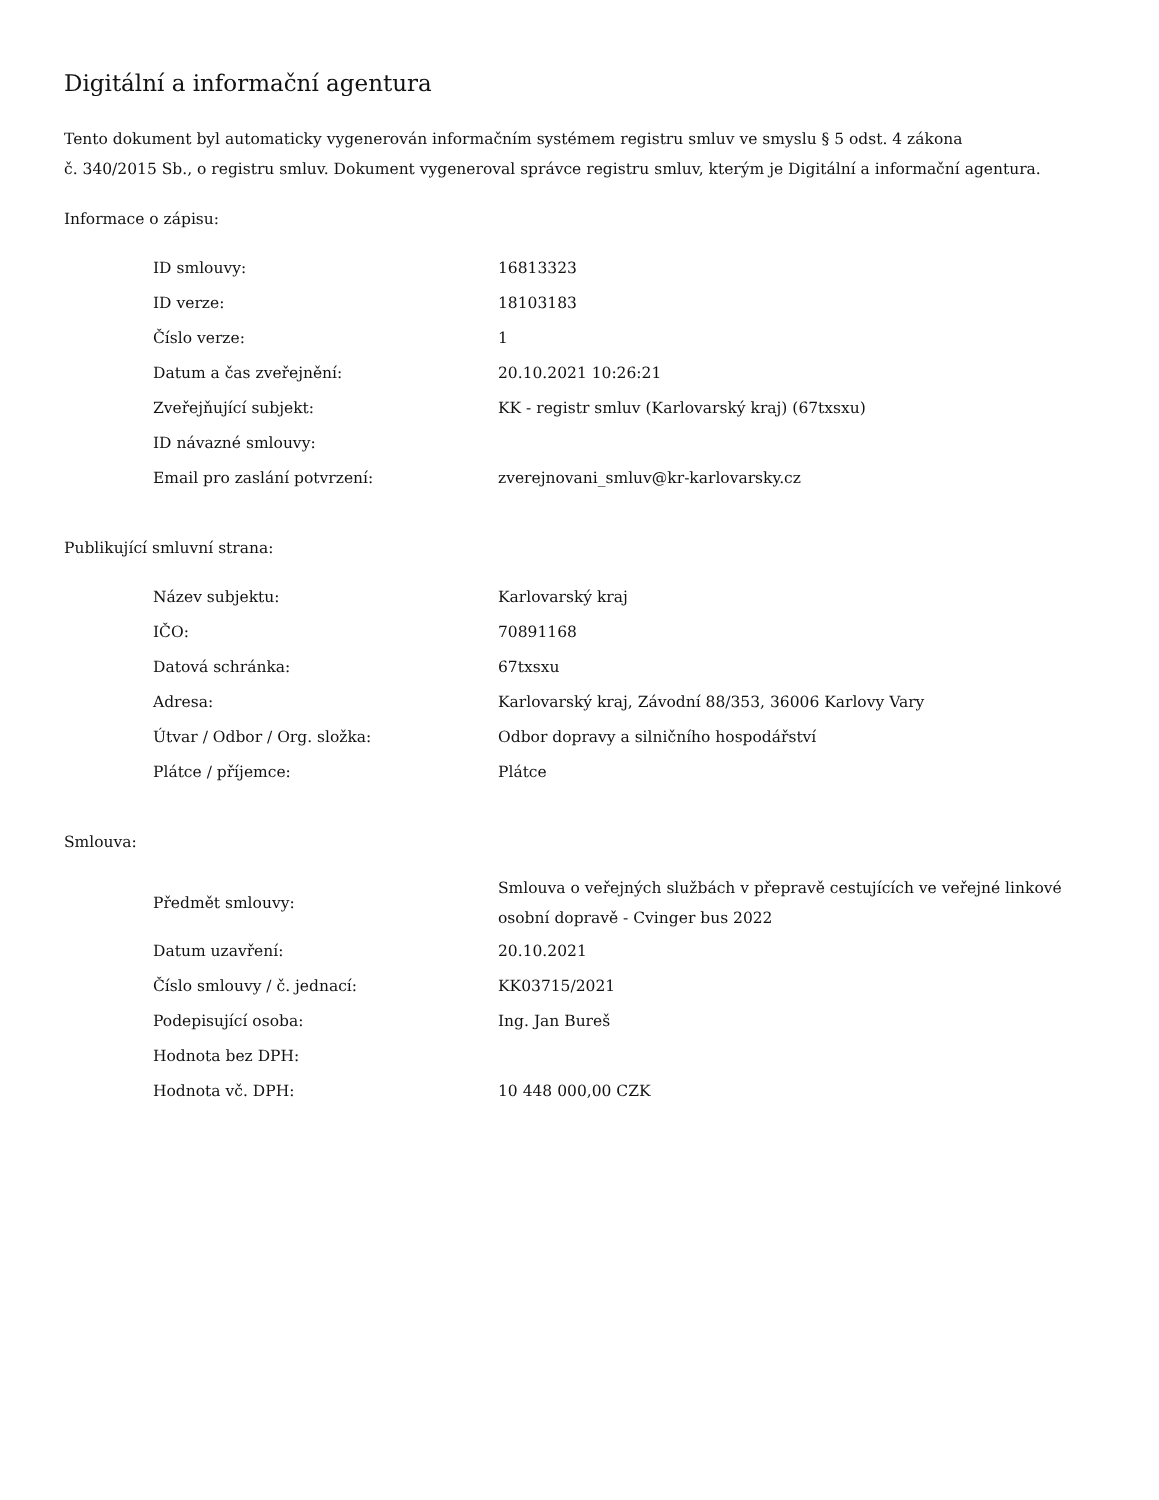Digitální a informační agentura
Tento dokument byl automaticky vygenerován informačním systémem registru smluv ve smyslu § 5 odst. 4 zákona
č. 340/2015 Sb., o registru smluv. Dokument vygeneroval správce registru smluv, kterým je Digitální a informační agentura.
Informace o zápisu:
| ID smlouvy: | 16813323 |
| ID verze: | 18103183 |
| Číslo verze: | 1 |
| Datum a čas zveřejnění: | 20.10.2021 10:26:21 |
| Zveřejňující subjekt: | KK - registr smluv (Karlovarský kraj) (67txsxu) |
| ID návazné smlouvy: | |
| Email pro zaslání potvrzení: | zverejnovani_smluv@kr-karlovarsky.cz |
Publikující smluvní strana:
| Název subjektu: | Karlovarský kraj |
| IČO: | 70891168 |
| Datová schránka: | 67txsxu |
| Adresa: | Karlovarský kraj, Závodní 88/353, 36006 Karlovy Vary |
| Útvar / Odbor / Org. složka: | Odbor dopravy a silničního hospodářství |
| Plátce / příjemce: | Plátce |
Smlouva:
| Předmět smlouvy: | Smlouva o veřejných službách v přepravě cestujících ve veřejné linkové osobní dopravě - Cvinger bus 2022 |
| Datum uzavření: | 20.10.2021 |
| Číslo smlouvy / č. jednací: | KK03715/2021 |
| Podepisující osoba: | Ing. Jan Bureš |
| Hodnota bez DPH: | |
| Hodnota vč. DPH: | 10 448 000,00 CZK |